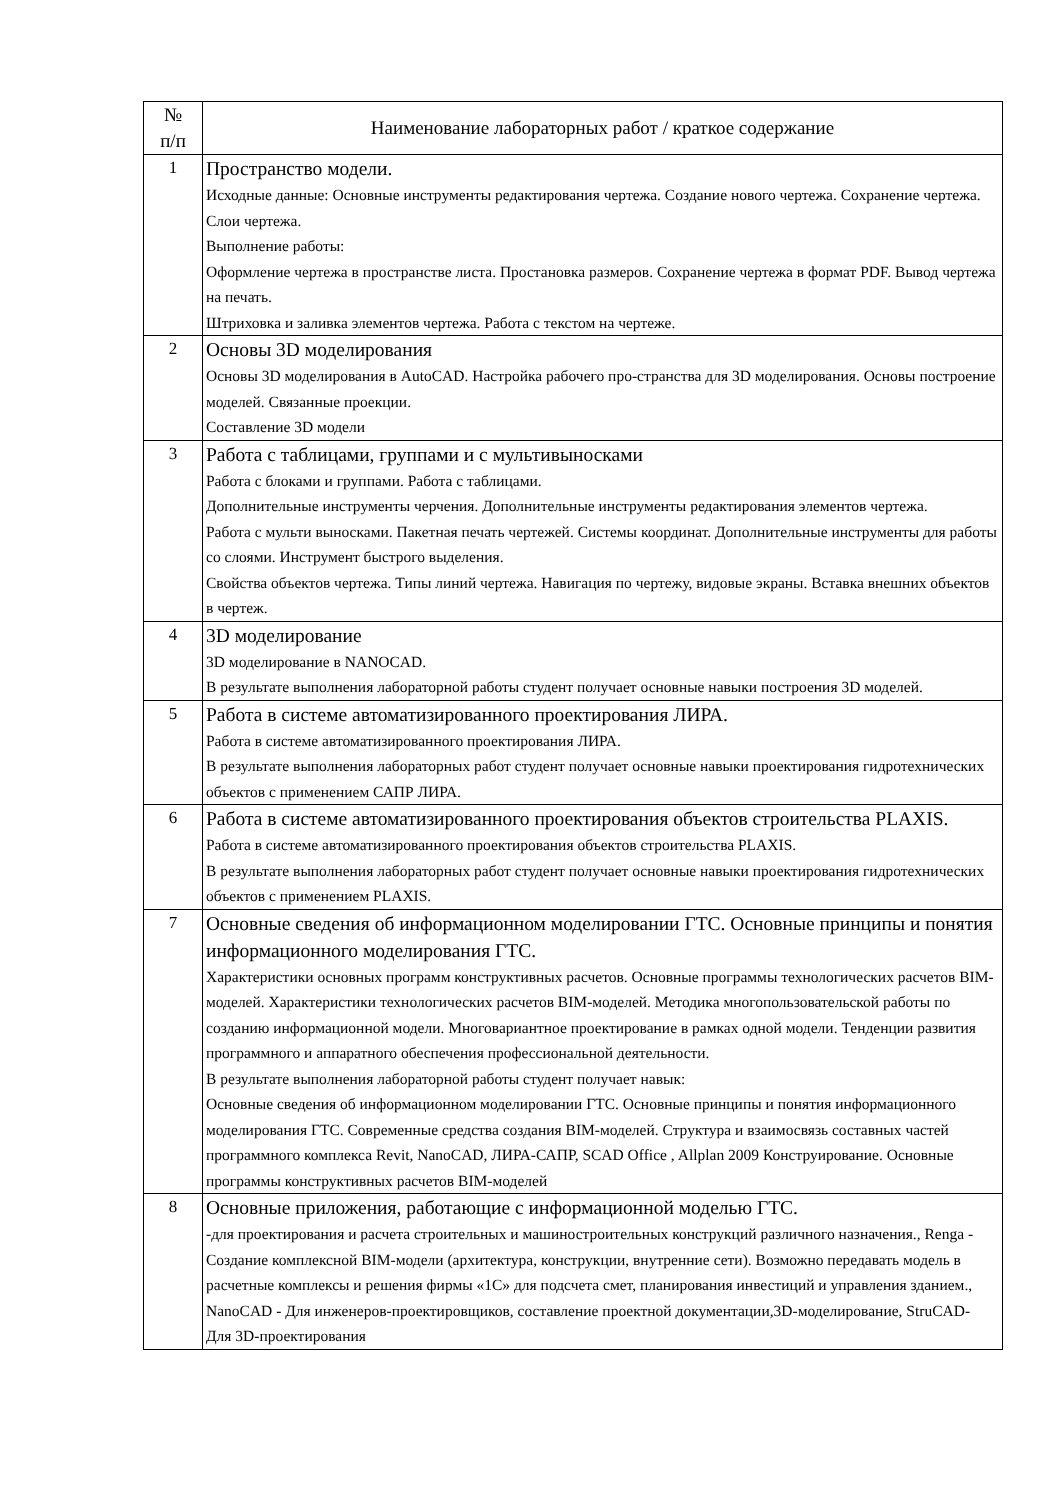| № п/п | Наименование лабораторных работ / краткое содержание |
| --- | --- |
| 1 | Пространство модели. Исходные данные: Основные инструменты редактирования чертежа. Создание нового чертежа. Сохранение чертежа. Слои чертежа. Выполнение работы: Оформление чертежа в пространстве листа. Простановка размеров. Сохранение чертежа в формат PDF. Вывод чертежа на печать. Штриховка и заливка элементов чертежа. Работа с текстом на чертеже. |
| 2 | Основы 3D моделирования Основы 3D моделирования в AutoCAD. Настройка рабочего про-странства для 3D моделирования. Основы построение моделей. Связанные проекции. Составление 3D модели |
| 3 | Работа с таблицами, группами и с мультивыносками Работа с блоками и группами. Работа с таблицами. Дополнительные инструменты черчения. Дополнительные инструменты редактирования элементов чертежа. Работа с мульти выносками. Пакетная печать чертежей. Системы координат. Дополнительные инструменты для работы со слоями. Инструмент быстрого выделения. Свойства объектов чертежа. Типы линий чертежа. Навигация по чертежу, видовые экраны. Вставка внешних объектов в чертеж. |
| 4 | 3D моделирование 3D моделирование в NANOCAD. В результате выполнения лабораторной работы студент получает основные навыки построения 3D моделей. |
| 5 | Работа в системе автоматизированного проектирования ЛИРА. Работа в системе автоматизированного проектирования ЛИРА. В результате выполнения лабораторных работ студент получает основные навыки проектирования гидротехнических объектов с применением САПР ЛИРА. |
| 6 | Работа в системе автоматизированного проектирования объектов строительства PLAXIS. Работа в системе автоматизированного проектирования объектов строительства PLAXIS. В результате выполнения лабораторных работ студент получает основные навыки проектирования гидротехнических объектов с применением PLAXIS. |
| 7 | Основные сведения об информационном моделировании ГТС. Основные принципы и понятия информационного моделирования ГТС. Характеристики основных программ конструктивных расчетов. Основные программы технологических расчетов BIM-моделей. Характеристики технологических расчетов BIM-моделей. Методика многопользовательской работы по созданию информационной модели. Многовариантное проектирование в рамках одной модели. Тенденции развития программного и аппаратного обеспечения профессиональной деятельности. В результате выполнения лабораторной работы студент получает навык: Основные сведения об информационном моделировании ГТС. Основные принципы и понятия информационного моделирования ГТС. Современные средства создания BIM-моделей. Структура и взаимосвязь составных частей программного комплекса Revit, NanoCAD, ЛИРА-САПР, SCAD Office , Allplan 2009 Конструирование. Основные программы конструктивных расчетов BIM-моделей |
| 8 | Основные приложения, работающие с информационной моделью ГТС. -для проектирования и расчета строительных и машиностроительных конструкций различного назначения., Renga - Создание комплексной BIM-модели (архитектура, конструкции, внутренние сети). Возможно передавать модель в расчетные комплексы и решения фирмы «1С» для подсчета смет, планирования инвестиций и управления зданием., NanoCAD - Для инженеров-проектировщиков, составление проектной документации,3D-моделирование, StruCAD- Для 3D-проектирования |